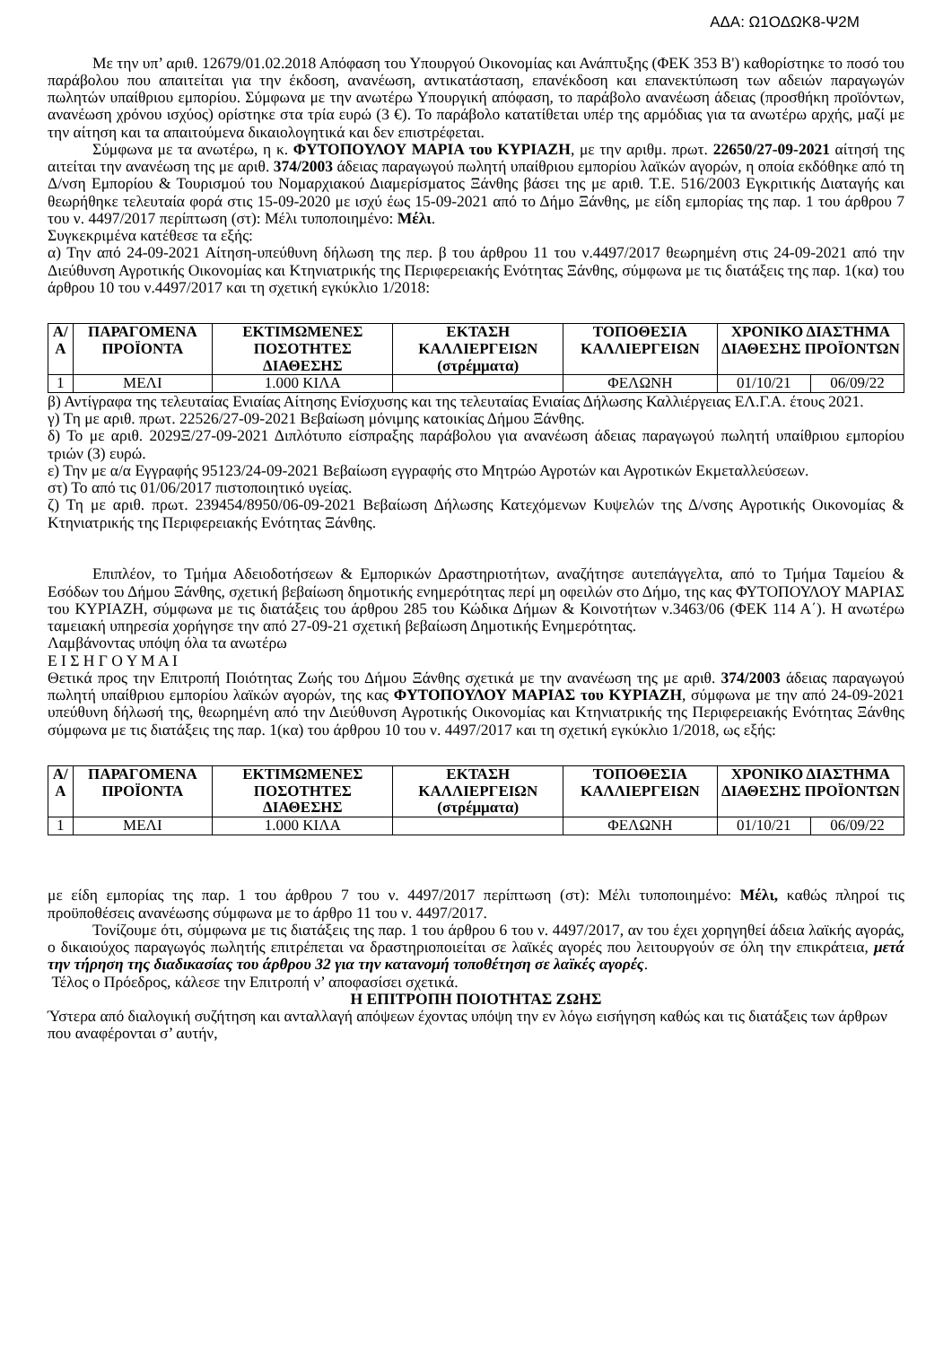ΑΔΑ: Ω1ΟΔΩΚ8-Ψ2Μ
Με την υπ’ αριθ. 12679/01.02.2018 Απόφαση του Υπουργού Οικονομίας και Ανάπτυξης (ΦΕΚ 353 Β') καθορίστηκε το ποσό του παράβολου που απαιτείται για την έκδοση, ανανέωση, αντικατάσταση, επανέκδοση και επανεκτύπωση των αδειών παραγωγών πωλητών υπαίθριου εμπορίου. Σύμφωνα με την ανωτέρω Υπουργική απόφαση, το παράβολο ανανέωση άδειας (προσθήκη προϊόντων, ανανέωση χρόνου ισχύος) ορίστηκε στα τρία ευρώ (3 €). Το παράβολο κατατίθεται υπέρ της αρμόδιας για τα ανωτέρω αρχής, μαζί με την αίτηση και τα απαιτούμενα δικαιολογητικά και δεν επιστρέφεται.
Σύμφωνα με τα ανωτέρω, η κ. ΦΥΤΟΠΟΥΛΟΥ ΜΑΡΙΑ του ΚΥΡΙΑΖΗ, με την αριθμ. πρωτ. 22650/27-09-2021 αίτησή της αιτείται την ανανέωση της με αριθ. 374/2003 άδειας παραγωγού πωλητή υπαίθριου εμπορίου λαϊκών αγορών, η οποία εκδόθηκε από τη Δ/νση Εμπορίου & Τουρισμού του Νομαρχιακού Διαμερίσματος Ξάνθης βάσει της με αριθ. Τ.Ε. 516/2003 Εγκριτικής Διαταγής και θεωρήθηκε τελευταία φορά στις 15-09-2020 με ισχύ έως 15-09-2021 από το Δήμο Ξάνθης, με είδη εμπορίας της παρ. 1 του άρθρου 7 του ν. 4497/2017 περίπτωση (στ): Μέλι τυποποιημένο: Μέλι.
Συγκεκριμένα κατέθεσε τα εξής:
α) Την από 24-09-2021 Αίτηση-υπεύθυνη δήλωση της περ. β του άρθρου 11 του ν.4497/2017 θεωρημένη στις 24-09-2021 από την Διεύθυνση Αγροτικής Οικονομίας και Κτηνιατρικής της Περιφερειακής Ενότητας Ξάνθης, σύμφωνα με τις διατάξεις της παρ. 1(κα) του άρθρου 10 του ν.4497/2017 και τη σχετική εγκύκλιο 1/2018:
| Α/Α | ΠΑΡΑΓΟΜΕΝΑ ΠΡΟΪΟΝΤΑ | ΕΚΤΙΜΩΜΕΝΕΣ ΠΟΣΟΤΗΤΕΣ ΔΙΑΘΕΣΗΣ | ΕΚΤΑΣΗ ΚΑΛΛΙΕΡΓΕΙΩΝ (στρέμματα) | ΤΟΠΟΘΕΣΙΑ ΚΑΛΛΙΕΡΓΕΙΩΝ | ΧΡΟΝΙΚΟ ΔΙΑΣΤΗΜΑ ΔΙΑΘΕΣΗΣ ΠΡΟΪΟΝΤΩΝ | |
| --- | --- | --- | --- | --- | --- | --- |
| 1 | ΜΕΛΙ | 1.000 ΚΙΛΑ | | ΦΕΛΩΝΗ | 01/10/21 | 06/09/22 |
β) Αντίγραφα της τελευταίας Ενιαίας Αίτησης Ενίσχυσης και της τελευταίας Ενιαίας Δήλωσης Καλλιέργειας ΕΛ.Γ.Α. έτους 2021.
γ) Τη με αριθ. πρωτ. 22526/27-09-2021 Βεβαίωση μόνιμης κατοικίας Δήμου Ξάνθης.
δ) Το με αριθ. 2029Ξ/27-09-2021 Διπλότυπο είσπραξης παράβολου για ανανέωση άδειας παραγωγού πωλητή υπαίθριου εμπορίου τριών (3) ευρώ.
ε) Την με α/α Εγγραφής 95123/24-09-2021 Βεβαίωση εγγραφής στο Μητρώο Αγροτών και Αγροτικών Εκμεταλλεύσεων.
στ) Το από τις 01/06/2017 πιστοποιητικό υγείας.
ζ) Τη με αριθ. πρωτ. 239454/8950/06-09-2021 Βεβαίωση Δήλωσης Κατεχόμενων Κυψελών της Δ/νσης Αγροτικής Οικονομίας & Κτηνιατρικής της Περιφερειακής Ενότητας Ξάνθης.
Επιπλέον, το Τμήμα Αδειοδοτήσεων & Εμπορικών Δραστηριοτήτων, αναζήτησε αυτεπάγγελτα, από το Τμήμα Ταμείου & Εσόδων του Δήμου Ξάνθης, σχετική βεβαίωση δημοτικής ενημερότητας περί μη οφειλών στο Δήμο, της κας ΦΥΤΟΠΟΥΛΟΥ ΜΑΡΙΑΣ του ΚΥΡΙΑΖΗ, σύμφωνα με τις διατάξεις του άρθρου 285 του Κώδικα Δήμων & Κοινοτήτων ν.3463/06 (ΦΕΚ 114 Α΄). Η ανωτέρω ταμειακή υπηρεσία χορήγησε την από 27-09-21 σχετική βεβαίωση Δημοτικής Ενημερότητας.
Λαμβάνοντας υπόψη όλα τα ανωτέρω
Ε Ι Σ Η Γ Ο Υ Μ Α Ι
Θετικά προς την Επιτροπή Ποιότητας Ζωής του Δήμου Ξάνθης σχετικά με την ανανέωση της με αριθ. 374/2003 άδειας παραγωγού πωλητή υπαίθριου εμπορίου λαϊκών αγορών, της κας ΦΥΤΟΠΟΥΛΟΥ ΜΑΡΙΑΣ του ΚΥΡΙΑΖΗ, σύμφωνα με την από 24-09-2021 υπεύθυνη δήλωσή της, θεωρημένη από την Διεύθυνση Αγροτικής Οικονομίας και Κτηνιατρικής της Περιφερειακής Ενότητας Ξάνθης σύμφωνα με τις διατάξεις της παρ. 1(κα) του άρθρου 10 του ν. 4497/2017 και τη σχετική εγκύκλιο 1/2018, ως εξής:
| Α/Α | ΠΑΡΑΓΟΜΕΝΑ ΠΡΟΪΟΝΤΑ | ΕΚΤΙΜΩΜΕΝΕΣ ΠΟΣΟΤΗΤΕΣ ΔΙΑΘΕΣΗΣ | ΕΚΤΑΣΗ ΚΑΛΛΙΕΡΓΕΙΩΝ (στρέμματα) | ΤΟΠΟΘΕΣΙΑ ΚΑΛΛΙΕΡΓΕΙΩΝ | ΧΡΟΝΙΚΟ ΔΙΑΣΤΗΜΑ ΔΙΑΘΕΣΗΣ ΠΡΟΪΟΝΤΩΝ | |
| --- | --- | --- | --- | --- | --- | --- |
| 1 | ΜΕΛΙ | 1.000 ΚΙΛΑ | | ΦΕΛΩΝΗ | 01/10/21 | 06/09/22 |
με είδη εμπορίας της παρ. 1 του άρθρου 7 του ν. 4497/2017 περίπτωση (στ): Μέλι τυποποιημένο: Μέλι, καθώς πληροί τις προϋποθέσεις ανανέωσης σύμφωνα με το άρθρο 11 του ν. 4497/2017.
Τονίζουμε ότι, σύμφωνα με τις διατάξεις της παρ. 1 του άρθρου 6 του ν. 4497/2017, αν του έχει χορηγηθεί άδεια λαϊκής αγοράς, ο δικαιούχος παραγωγός πωλητής επιτρέπεται να δραστηριοποιείται σε λαϊκές αγορές που λειτουργούν σε όλη την επικράτεια, μετά την τήρηση της διαδικασίας του άρθρου 32 για την κατανομή τοποθέτηση σε λαϊκές αγορές.
Τέλος ο Πρόεδρος, κάλεσε την Επιτροπή ν’ αποφασίσει σχετικά.
Η ΕΠΙΤΡΟΠΗ ΠΟΙΟΤΗΤΑΣ ΖΩΗΣ
Ύστερα από διαλογική συζήτηση και ανταλλαγή απόψεων έχοντας υπόψη την εν λόγω εισήγηση καθώς και τις διατάξεις των άρθρων που αναφέρονται σ’ αυτήν,